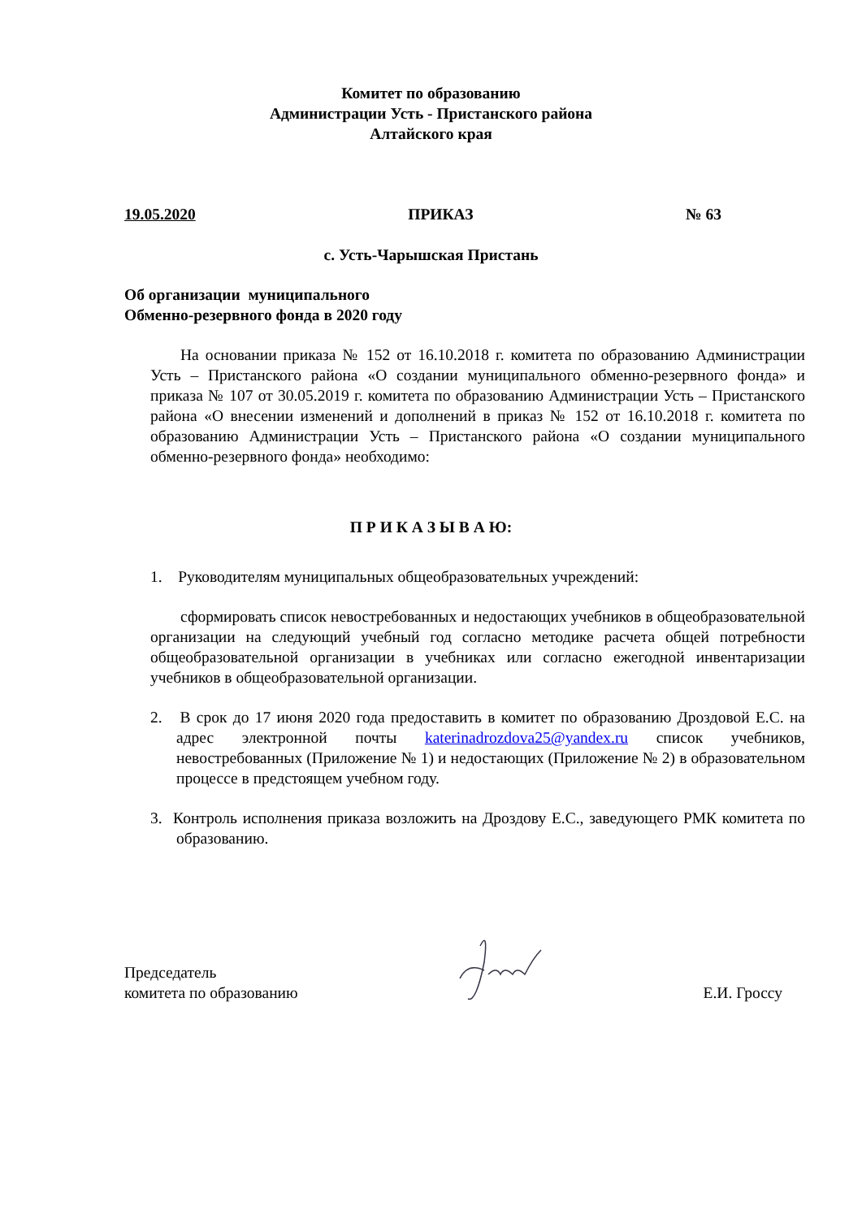Комитет по образованию
Администрации Усть - Пристанского района
Алтайского края
19.05.2020 ПРИКАЗ № 63
с. Усть-Чарышская Пристань
Об организации муниципального
Обменно-резервного фонда в 2020 году
На основании приказа № 152 от 16.10.2018 г. комитета по образованию Администрации Усть – Пристанского района «О создании муниципального обменно-резервного фонда» и приказа № 107 от 30.05.2019 г. комитета по образованию Администрации Усть – Пристанского района «О внесении изменений и дополнений в приказ № 152 от 16.10.2018 г. комитета по образованию Администрации Усть – Пристанского района «О создании муниципального обменно-резервного фонда» необходимо:
П Р И К А З Ы В А Ю:
1. Руководителям муниципальных общеобразовательных учреждений:
сформировать список невостребованных и недостающих учебников в общеобразовательной организации на следующий учебный год согласно методике расчета общей потребности общеобразовательной организации в учебниках или согласно ежегодной инвентаризации учебников в общеобразовательной организации.
2. В срок до 17 июня 2020 года предоставить в комитет по образованию Дроздовой Е.С. на адрес электронной почты katerinadrozdova25@yandex.ru список учебников, невостребованных (Приложение № 1) и недостающих (Приложение № 2) в образовательном процессе в предстоящем учебном году.
3. Контроль исполнения приказа возложить на Дроздову Е.С., заведующего РМК комитета по образованию.
Председатель
комитета по образованию
Е.И. Гроссу